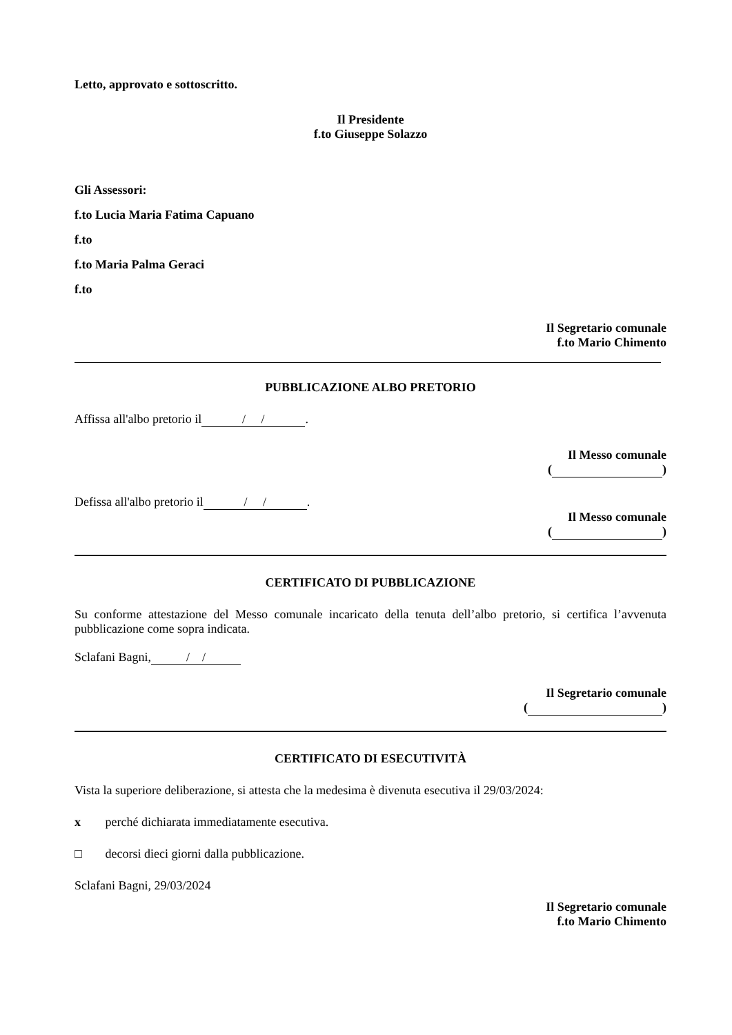Letto, approvato e sottoscritto.
Il Presidente
f.to Giuseppe Solazzo
Gli Assessori:
f.to Lucia Maria Fatima Capuano
f.to
f.to Maria Palma Geraci
f.to
Il Segretario comunale
f.to Mario Chimento
PUBBLICAZIONE ALBO PRETORIO
Affissa all'albo pretorio il / /.
Il Messo comunale
( )
Defissa all'albo pretorio il / /.
Il Messo comunale
( )
CERTIFICATO DI PUBBLICAZIONE
Su conforme attestazione del Messo comunale incaricato della tenuta dell’albo pretorio, si certifica l’avvenuta pubblicazione come sopra indicata.
Sclafani Bagni, / /
Il Segretario comunale
( )
CERTIFICATO DI ESECUTIVITÀ
Vista la superiore deliberazione, si attesta che la medesima è divenuta esecutiva il 29/03/2024:
x perché dichiarata immediatamente esecutiva.
□ decorsi dieci giorni dalla pubblicazione.
Sclafani Bagni, 29/03/2024
Il Segretario comunale
f.to Mario Chimento